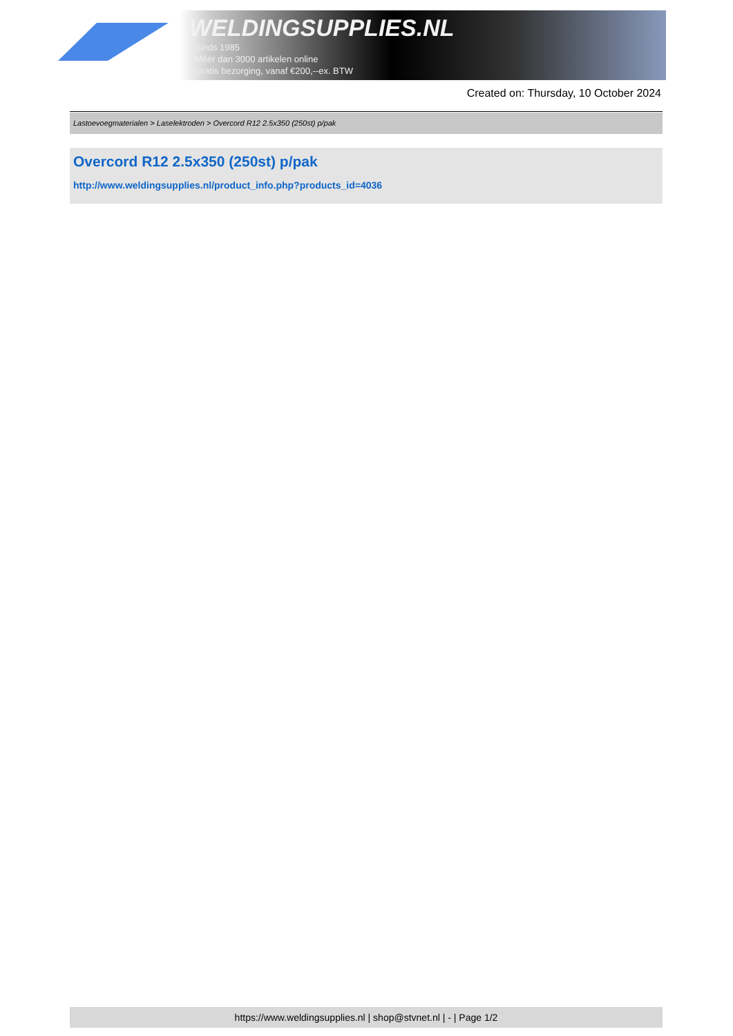WELDINGSUPPLIES.NL
- Sinds 1985
- Méér dan 3000 artikelen online
- Gratis bezorging, vanaf €200,--ex. BTW
Created on: Thursday, 10 October 2024
Lastoevoegmaterialen > Laselektroden > Overcord R12 2.5x350 (250st) p/pak
Overcord R12 2.5x350 (250st) p/pak
http://www.weldingsupplies.nl/product_info.php?products_id=4036
https://www.weldingsupplies.nl | shop@stvnet.nl | - | Page 1/2